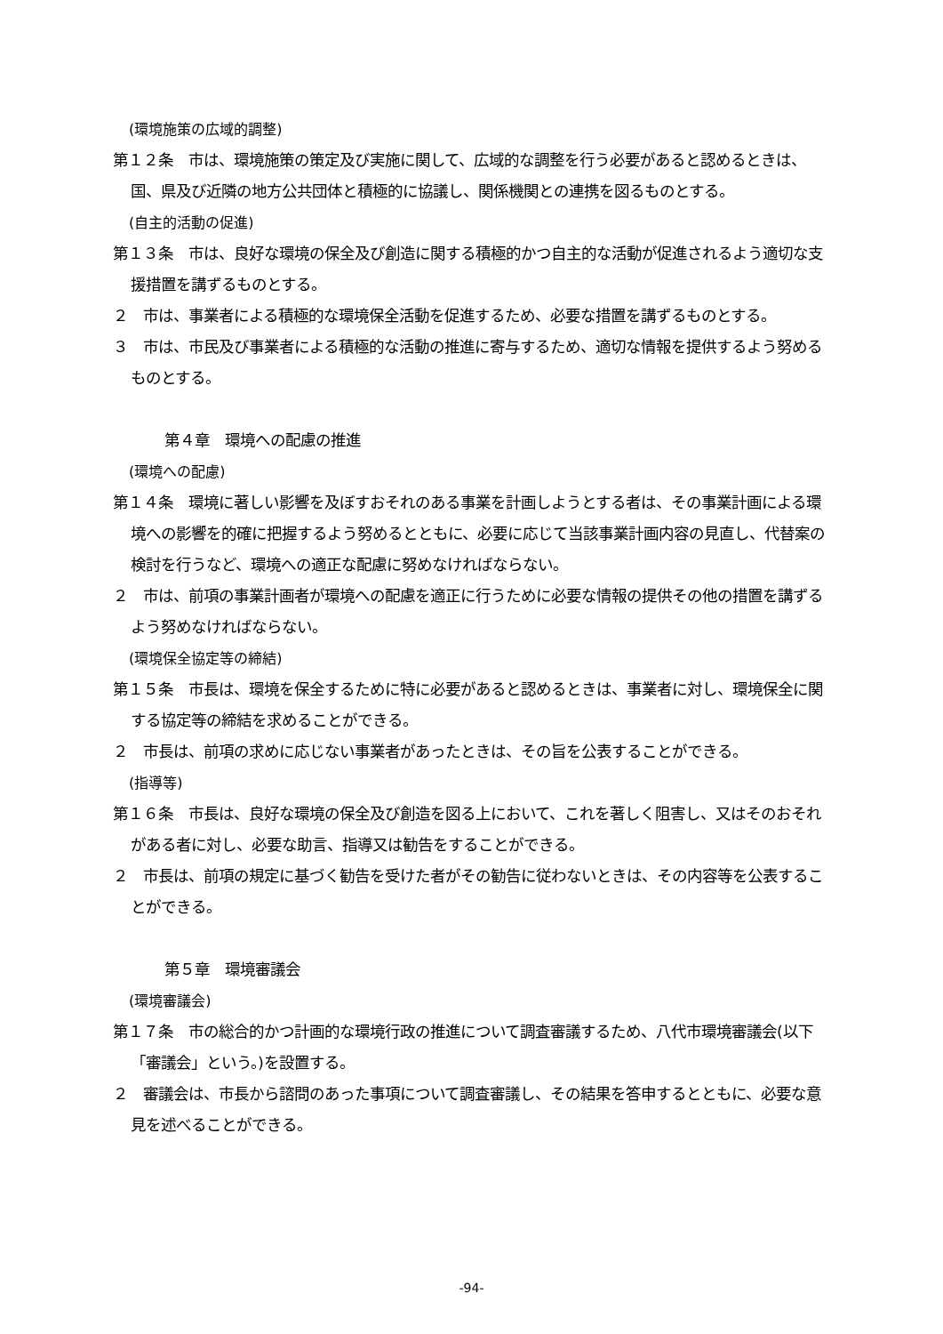(環境施策の広域的調整)
第１２条　市は、環境施策の策定及び実施に関して、広域的な調整を行う必要があると認めるときは、国、県及び近隣の地方公共団体と積極的に協議し、関係機関との連携を図るものとする。
(自主的活動の促進)
第１３条　市は、良好な環境の保全及び創造に関する積極的かつ自主的な活動が促進されるよう適切な支援措置を講ずるものとする。
２　市は、事業者による積極的な環境保全活動を促進するため、必要な措置を講ずるものとする。
３　市は、市民及び事業者による積極的な活動の推進に寄与するため、適切な情報を提供するよう努めるものとする。
第４章　環境への配慮の推進
(環境への配慮)
第１４条　環境に著しい影響を及ぼすおそれのある事業を計画しようとする者は、その事業計画による環境への影響を的確に把握するよう努めるとともに、必要に応じて当該事業計画内容の見直し、代替案の検討を行うなど、環境への適正な配慮に努めなければならない。
２　市は、前項の事業計画者が環境への配慮を適正に行うために必要な情報の提供その他の措置を講ずるよう努めなければならない。
(環境保全協定等の締結)
第１５条　市長は、環境を保全するために特に必要があると認めるときは、事業者に対し、環境保全に関する協定等の締結を求めることができる。
２　市長は、前項の求めに応じない事業者があったときは、その旨を公表することができる。
(指導等)
第１６条　市長は、良好な環境の保全及び創造を図る上において、これを著しく阻害し、又はそのおそれがある者に対し、必要な助言、指導又は勧告をすることができる。
２　市長は、前項の規定に基づく勧告を受けた者がその勧告に従わないときは、その内容等を公表することができる。
第５章　環境審議会
(環境審議会)
第１７条　市の総合的かつ計画的な環境行政の推進について調査審議するため、八代市環境審議会(以下「審議会」という。)を設置する。
２　審議会は、市長から諮問のあった事項について調査審議し、その結果を答申するとともに、必要な意見を述べることができる。
-94-